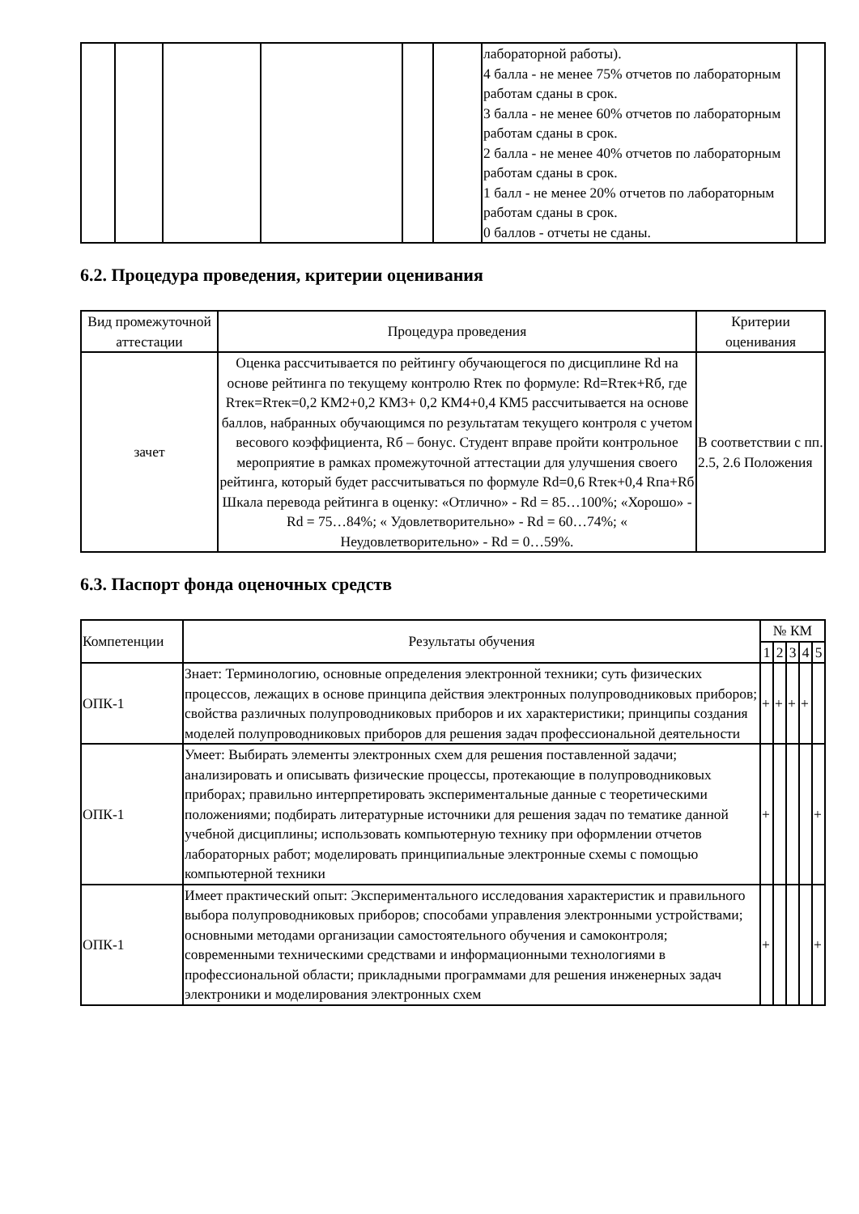| | | | | | | лабораторной работы). 4 балла - не менее 75% отчетов по лабораторным работам сданы в срок. 3 балла - не менее 60% отчетов по лабораторным работам сданы в срок. 2 балла - не менее 40% отчетов по лабораторным работам сданы в срок. 1 балл - не менее 20% отчетов по лабораторным работам сданы в срок. 0 баллов - отчеты не сданы. | |
6.2. Процедура проведения, критерии оценивания
| Вид промежуточной аттестации | Процедура проведения | Критерии оценивания |
| --- | --- | --- |
| зачет | Оценка рассчитывается по рейтингу обучающегося по дисциплине Rd на основе рейтинга по текущему контролю Rтек по формуле: Rd=Rтек+Rб, где Rтек=Rтек=0,2 КМ2+0,2 КМ3+ 0,2 КМ4+0,4 КМ5 рассчитывается на основе баллов, набранных обучающимся по результатам текущего контроля с учетом весового коэффициента, Rб – бонус. Студент вправе пройти контрольное мероприятие в рамках промежуточной аттестации для улучшения своего рейтинга, который будет рассчитываться по формуле Rd=0,6 Rтек+0,4 Rпа+Rб Шкала перевода рейтинга в оценку: «Отлично» - Rd = 85…100%; «Хорошо» - Rd = 75…84%; « Удовлетворительно» - Rd = 60…74%; « Неудовлетворительно» - Rd = 0…59%. | В соответствии с пп. 2.5, 2.6 Положения |
6.3. Паспорт фонда оценочных средств
| Компетенции | Результаты обучения | № КМ | | | | |
| --- | --- | --- | --- | --- | --- | --- |
| | | 1 | 2 | 3 | 4 | 5 |
| ОПК-1 | Знает: Терминологию, основные определения электронной техники; суть физических процессов, лежащих в основе принципа действия электронных полупроводниковых приборов; свойства различных полупроводниковых приборов и их характеристики; принципы создания моделей полупроводниковых приборов для решения задач профессиональной деятельности | + | + | + | + | |
| ОПК-1 | Умеет: Выбирать элементы электронных схем для решения поставленной задачи; анализировать и описывать физические процессы, протекающие в полупроводниковых приборах; правильно интерпретировать экспериментальные данные с теоретическими положениями; подбирать литературные источники для решения задач по тематике данной учебной дисциплины; использовать компьютерную технику при оформлении отчетов лабораторных работ; моделировать принципиальные электронные схемы с помощью компьютерной техники | + | | | | + |
| ОПК-1 | Имеет практический опыт: Экспериментального исследования характеристик и правильного выбора полупроводниковых приборов; способами управления электронными устройствами; основными методами организации самостоятельного обучения и самоконтроля; современными техническими средствами и информационными технологиями в профессиональной области; прикладными программами для решения инженерных задач электроники и моделирования электронных схем | + | | | | + |